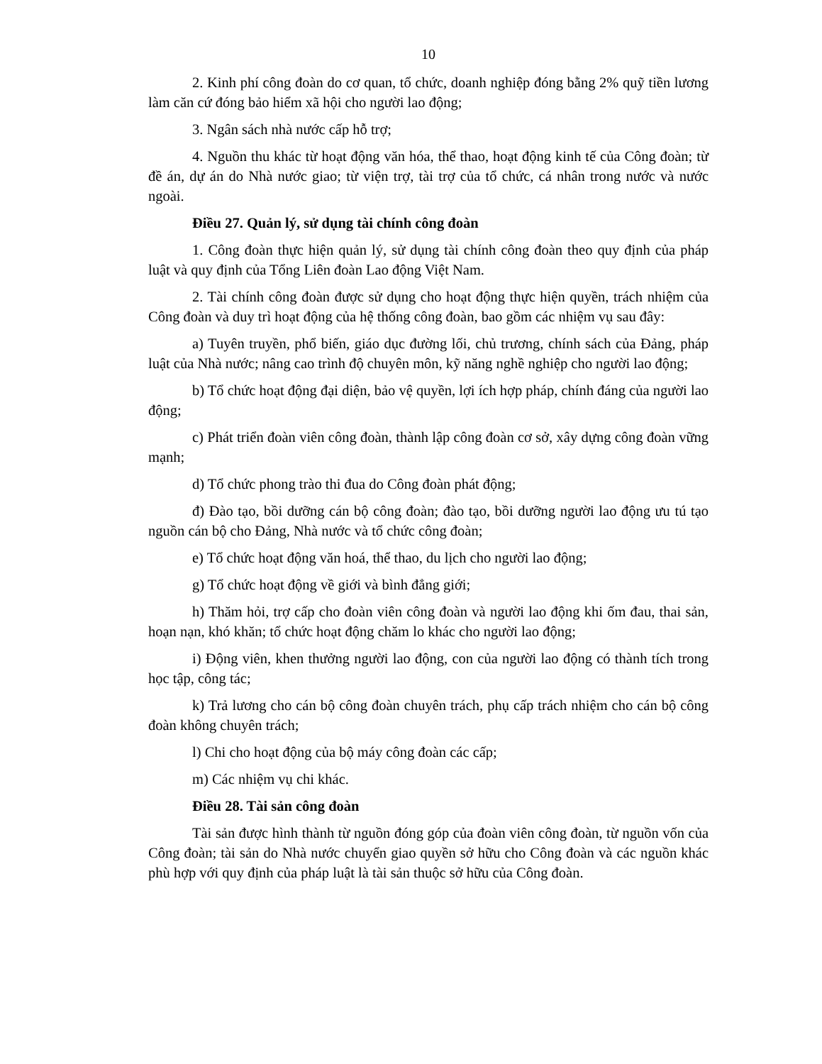10
2. Kinh phí công đoàn do cơ quan, tổ chức, doanh nghiệp đóng bằng 2% quỹ tiền lương làm căn cứ đóng bảo hiểm xã hội cho người lao động;
3. Ngân sách nhà nước cấp hỗ trợ;
4. Nguồn thu khác từ hoạt động văn hóa, thể thao, hoạt động kinh tế của Công đoàn; từ đề án, dự án do Nhà nước giao; từ viện trợ, tài trợ của tổ chức, cá nhân trong nước và nước ngoài.
Điều 27. Quản lý, sử dụng tài chính công đoàn
1. Công đoàn thực hiện quản lý, sử dụng tài chính công đoàn theo quy định của pháp luật và quy định của Tổng Liên đoàn Lao động Việt Nam.
2. Tài chính công đoàn được sử dụng cho hoạt động thực hiện quyền, trách nhiệm của Công đoàn và duy trì hoạt động của hệ thống công đoàn, bao gồm các nhiệm vụ sau đây:
a) Tuyên truyền, phổ biến, giáo dục đường lối, chủ trương, chính sách của Đảng, pháp luật của Nhà nước; nâng cao trình độ chuyên môn, kỹ năng nghề nghiệp cho người lao động;
b) Tổ chức hoạt động đại diện, bảo vệ quyền, lợi ích hợp pháp, chính đáng của người lao động;
c) Phát triển đoàn viên công đoàn, thành lập công đoàn cơ sở, xây dựng công đoàn vững mạnh;
d) Tổ chức phong trào thi đua do Công đoàn phát động;
đ) Đào tạo, bồi dưỡng cán bộ công đoàn; đào tạo, bồi dưỡng người lao động ưu tú tạo nguồn cán bộ cho Đảng, Nhà nước và tổ chức công đoàn;
e) Tổ chức hoạt động văn hoá, thể thao, du lịch cho người lao động;
g) Tổ chức hoạt động về giới và bình đẳng giới;
h) Thăm hỏi, trợ cấp cho đoàn viên công đoàn và người lao động khi ốm đau, thai sản, hoạn nạn, khó khăn; tổ chức hoạt động chăm lo khác cho người lao động;
i) Động viên, khen thưởng người lao động, con của người lao động có thành tích trong học tập, công tác;
k) Trả lương cho cán bộ công đoàn chuyên trách, phụ cấp trách nhiệm cho cán bộ công đoàn không chuyên trách;
l) Chi cho hoạt động của bộ máy công đoàn các cấp;
m) Các nhiệm vụ chi khác.
Điều 28. Tài sản công đoàn
Tài sản được hình thành từ nguồn đóng góp của đoàn viên công đoàn, từ nguồn vốn của Công đoàn; tài sản do Nhà nước chuyển giao quyền sở hữu cho Công đoàn và các nguồn khác phù hợp với quy định của pháp luật là tài sản thuộc sở hữu của Công đoàn.